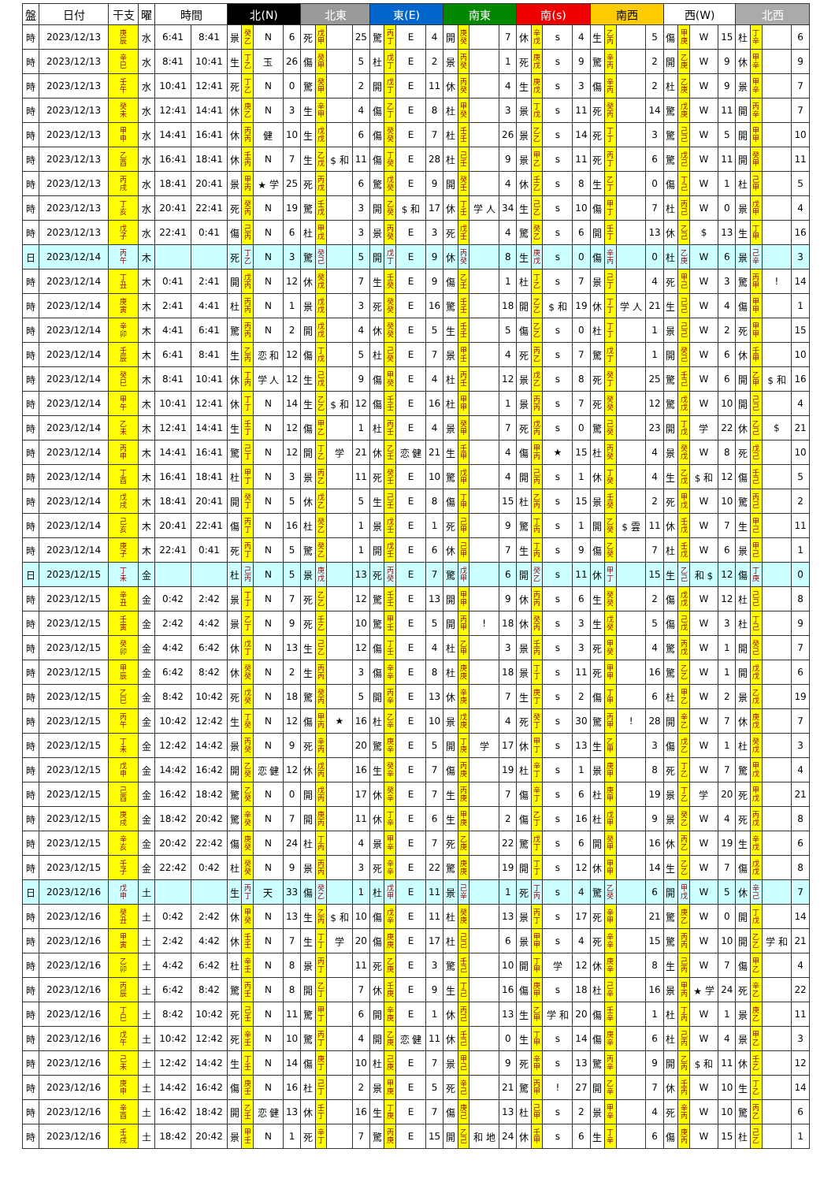| 盤 | 日付 | 干支 | 曜 | 時間 | | 北(N) | | | | 北東 | | | | 東(E) | | | | 南東 | | | | 南(s) | | | | 南西 | | | | 西(W) | | | | 北西 | | | |
| --- | --- | --- | --- | --- | --- | --- | --- | --- | --- | --- | --- | --- | --- | --- | --- | --- | --- | --- | --- | --- | --- | --- | --- | --- | --- | --- | --- | --- | --- | --- | --- | --- | --- | --- | --- | --- | --- |
| 時 | 2023/12/13 | 庚 辰 | 水 | 6:41 | 8:41 | 景 | 癸 乙 | N | 6 | 死 | 戊 甲 | | 25 | 驚 | 丙 丁 | E | 4 | 開 | 庚 癸 | | 7 | 休 | 辛 戊 | s | 4 | 生 | 乙 丙 | | 5 | 傷 | 甲 庚 | W | 15 | 杜 | 丁 辛 | | 6 |
| 時 | 2023/12/13 | 辛 巳 | 水 | 8:41 | 10:41 | 生 | 丁 乙 | 玉 | 26 | 傷 | 癸 甲 | | 5 | 杜 | 戊 丁 | E | 2 | 景 | 丙 癸 | | 1 | 死 | 庚 戊 | s | 9 | 驚 | 辛 丙 | | 2 | 開 | 乙 庚 | W | 9 | 休 | 甲 辛 | | 9 |
| 時 | 2023/12/13 | 壬 午 | 水 | 10:41 | 12:41 | 死 | 丁 乙 | N | 0 | 驚 | 癸 甲 | | 2 | 開 | 戊 丁 | E | 11 | 休 | 丙 癸 | | 4 | 生 | 庚 戊 | s | 3 | 傷 | 辛 丙 | | 2 | 杜 | 乙 庚 | W | 9 | 景 | 甲 辛 | | 7 |
| 時 | 2023/12/13 | 癸 未 | 水 | 12:41 | 14:41 | 休 | 庚 乙 | N | 3 | 生 | 辛 甲 | | 4 | 傷 | 乙 丁 | E | 8 | 杜 | 甲 癸 | | 3 | 景 | 丁 戊 | s | 11 | 死 | 癸 丙 | | 14 | 驚 | 戊 庚 | W | 11 | 開 | 丙 辛 | | 7 |
| 時 | 2023/12/13 | 甲 申 | 水 | 14:41 | 16:41 | 休 | 丙 丙 | 健 | 10 | 生 | 戊 戊 | | 6 | 傷 | 癸 癸 | E | 7 | 杜 | 壬 壬 | | 26 | 景 | 乙 乙 | s | 14 | 死 | 丁 丁 | | 3 | 驚 | 己 己 | W | 5 | 開 | 甲 甲 | | 10 |
| 時 | 2023/12/13 | 乙 酉 | 水 | 16:41 | 18:41 | 休 | 壬 丙 | N | 7 | 生 | 乙 戊 | $ 和 | 11 | 傷 | 丁 癸 | E | 28 | 杜 | 己 壬 | | 9 | 景 | 甲 乙 | s | 11 | 死 | 丙 丁 | | 6 | 驚 | 戊 己 | W | 11 | 開 | 癸 甲 | | 11 |
| 時 | 2023/12/13 | 丙 戌 | 水 | 18:41 | 20:41 | 景 | 甲 丙 | ★ 学 | 25 | 死 | 丙 戊 | | 6 | 驚 | 戊 癸 | E | 9 | 開 | 癸 壬 | | 4 | 休 | 壬 乙 | s | 8 | 生 | 乙 丁 | | 0 | 傷 | 丁 己 | W | 1 | 杜 | 己 甲 | | 5 |
| 時 | 2023/12/13 | 丁 亥 | 水 | 20:41 | 22:41 | 死 | 癸 丙 | N | 19 | 驚 | 壬 戊 | | 3 | 開 | 乙 癸 | $ 和 | 17 | 休 | 丁 壬 | 学 人 | 34 | 生 | 己 乙 | s | 10 | 傷 | 甲 丁 | | 7 | 杜 | 丙 己 | W | 0 | 景 | 戊 甲 | | 4 |
| 時 | 2023/12/13 | 戊 子 | 水 | 22:41 | 0:41 | 傷 | 己 丙 | N | 6 | 杜 | 甲 戊 | | 3 | 景 | 丙 癸 | E | 3 | 死 | 戊 壬 | | 4 | 驚 | 癸 乙 | s | 6 | 開 | 壬 丁 | | 13 | 休 | 乙 己 | $ | 13 | 生 | 丁 甲 | | 16 |
| 日 | 2023/12/14 | 丙 午 | 木 | | | 死 | 丁 乙 | N | 3 | 驚 | 癸 己 | | 5 | 開 | 戊 丁 | E | 9 | 休 | 丙 癸 | | 8 | 生 | 庚 戊 | s | 0 | 傷 | 辛 丙 | | 0 | 杜 | 乙 庚 | W | 6 | 景 | 己 辛 | | 3 |
| 時 | 2023/12/14 | 丁 丑 | 木 | 0:41 | 2:41 | 開 | 戊 丙 | N | 12 | 休 | 癸 戊 | | 7 | 生 | 壬 癸 | E | 9 | 傷 | 乙 壬 | | 1 | 杜 | 丁 乙 | s | 7 | 景 | 己 丁 | | 4 | 死 | 甲 己 | W | 3 | 驚 | 丙 甲 | ! | 14 |
| 時 | 2023/12/14 | 庚 寅 | 木 | 2:41 | 4:41 | 杜 | 丙 丙 | N | 1 | 景 | 戊 戊 | | 3 | 死 | 癸 癸 | E | 16 | 驚 | 壬 壬 | | 18 | 開 | 乙 乙 | $ 和 | 19 | 休 | 丁 丁 | 学 人 | 21 | 生 | 己 己 | W | 4 | 傷 | 甲 甲 | | 1 |
| 時 | 2023/12/14 | 辛 卯 | 木 | 4:41 | 6:41 | 驚 | 丙 丙 | N | 2 | 開 | 戊 戊 | | 4 | 休 | 癸 癸 | E | 5 | 生 | 壬 壬 | | 5 | 傷 | 乙 乙 | s | 0 | 杜 | 丁 丁 | | 1 | 景 | 己 己 | W | 2 | 死 | 甲 甲 | | 15 |
| 時 | 2023/12/14 | 壬 辰 | 木 | 6:41 | 8:41 | 生 | 乙 丙 | 恋 和 | 12 | 傷 | 丁 戊 | | 5 | 杜 | 己 癸 | E | 7 | 景 | 甲 壬 | | 4 | 死 | 丙 乙 | s | 7 | 驚 | 戊 丁 | | 1 | 開 | 癸 己 | W | 6 | 休 | 壬 甲 | | 10 |
| 時 | 2023/12/14 | 癸 巳 | 木 | 8:41 | 10:41 | 休 | 丁 丙 | 学 人 | 12 | 生 | 己 戊 | | 9 | 傷 | 甲 癸 | E | 4 | 杜 | 丙 壬 | | 12 | 景 | 戊 乙 | s | 8 | 死 | 癸 丁 | | 25 | 驚 | 壬 己 | W | 6 | 開 | 乙 甲 | $ 和 | 16 |
| 時 | 2023/12/14 | 甲 午 | 木 | 10:41 | 12:41 | 休 | 丁 丁 | N | 14 | 生 | 乙 乙 | $ 和 | 12 | 傷 | 壬 壬 | E | 16 | 杜 | 甲 甲 | | 1 | 景 | 丙 丙 | s | 7 | 死 | 癸 癸 | | 12 | 驚 | 戊 戊 | W | 10 | 開 | 己 己 | | 4 |
| 時 | 2023/12/14 | 乙 未 | 木 | 12:41 | 14:41 | 生 | 壬 丁 | N | 12 | 傷 | 甲 乙 | | 1 | 杜 | 丙 壬 | E | 4 | 景 | 癸 甲 | | 7 | 死 | 戊 丙 | s | 0 | 驚 | 己 癸 | | 23 | 開 | 丁 戊 | 学 | 22 | 休 | 乙 己 | $ | 21 |
| 時 | 2023/12/14 | 丙 申 | 木 | 14:41 | 16:41 | 驚 | 己 丁 | N | 12 | 開 | 丁 乙 | 学 | 21 | 休 | 乙 壬 | 恋 健 | 21 | 生 | 壬 甲 | | 4 | 傷 | 甲 丙 | ★ | 15 | 杜 | 丙 癸 | | 4 | 景 | 癸 戊 | W | 8 | 死 | 戊 己 | | 10 |
| 時 | 2023/12/14 | 丁 酉 | 木 | 16:41 | 18:41 | 杜 | 甲 丁 | N | 3 | 景 | 丙 乙 | | 11 | 死 | 癸 壬 | E | 10 | 驚 | 戊 甲 | | 4 | 開 | 己 丙 | s | 1 | 休 | 丁 癸 | | 4 | 生 | 乙 戊 | $ 和 | 12 | 傷 | 壬 己 | | 5 |
| 時 | 2023/12/14 | 戊 戌 | 木 | 18:41 | 20:41 | 開 | 癸 丁 | N | 5 | 休 | 戊 乙 | | 5 | 生 | 己 壬 | E | 8 | 傷 | 丁 甲 | | 15 | 杜 | 乙 丙 | s | 15 | 景 | 壬 癸 | | 2 | 死 | 甲 戊 | W | 10 | 驚 | 丙 己 | | 2 |
| 時 | 2023/12/14 | 己 亥 | 木 | 20:41 | 22:41 | 傷 | 丙 丁 | N | 16 | 杜 | 癸 乙 | | 1 | 景 | 戊 壬 | E | 1 | 死 | 己 甲 | | 9 | 驚 | 丁 丙 | s | 1 | 開 | 乙 癸 | $ 雲 | 11 | 休 | 壬 戊 | W | 7 | 生 | 甲 己 | | 11 |
| 時 | 2023/12/14 | 庚 子 | 木 | 22:41 | 0:41 | 死 | 丙 丁 | N | 5 | 驚 | 癸 乙 | | 1 | 開 | 戊 壬 | E | 6 | 休 | 己 甲 | | 7 | 生 | 丁 丙 | s | 9 | 傷 | 乙 癸 | | 7 | 杜 | 壬 戊 | W | 6 | 景 | 甲 己 | | 1 |
| 日 | 2023/12/15 | 丁 未 | 金 | | | 杜 | 己 丙 | N | 5 | 景 | 庚 戊 | | 13 | 死 | 丙 癸 | E | 7 | 驚 | 戊 甲 | | 6 | 開 | 癸 乙 | s | 11 | 休 | 甲 丁 | | 15 | 生 | 乙 己 | 和 $ | 12 | 傷 | 丁 庚 | | 0 |
| 時 | 2023/12/15 | 辛 丑 | 金 | 0:42 | 2:42 | 景 | 丁 丁 | N | 7 | 死 | 乙 乙 | | 12 | 驚 | 壬 壬 | E | 13 | 開 | 甲 甲 | | 9 | 休 | 丙 丙 | s | 6 | 生 | 癸 癸 | | 2 | 傷 | 戊 戊 | W | 12 | 杜 | 己 己 | | 8 |
| 時 | 2023/12/15 | 壬 寅 | 金 | 2:42 | 4:42 | 景 | 乙 丁 | N | 9 | 死 | 壬 乙 | | 10 | 驚 | 甲 壬 | E | 5 | 開 | 丙 甲 | ! | 18 | 休 | 癸 丙 | s | 3 | 生 | 戊 癸 | | 5 | 傷 | 己 戊 | W | 3 | 杜 | 丁 己 | | 9 |
| 時 | 2023/12/15 | 癸 卯 | 金 | 4:42 | 6:42 | 休 | 戊 丁 | N | 13 | 生 | 己 乙 | | 12 | 傷 | 丁 壬 | E | 4 | 杜 | 乙 甲 | | 3 | 景 | 壬 丙 | s | 3 | 死 | 甲 癸 | | 4 | 驚 | 丙 戊 | W | 1 | 開 | 癸 己 | | 7 |
| 時 | 2023/12/15 | 甲 辰 | 金 | 6:42 | 8:42 | 休 | 癸 癸 | N | 2 | 生 | 丙 丙 | | 3 | 傷 | 辛 辛 | E | 8 | 杜 | 庚 庚 | | 18 | 景 | 丁 丁 | s | 11 | 死 | 甲 甲 | | 16 | 驚 | 乙 乙 | W | 1 | 開 | 戊 戊 | | 6 |
| 時 | 2023/12/15 | 乙 巳 | 金 | 8:42 | 10:42 | 死 | 戊 癸 | N | 18 | 驚 | 癸 丙 | | 5 | 開 | 丙 辛 | E | 13 | 休 | 辛 庚 | | 7 | 生 | 庚 丁 | s | 2 | 傷 | 丁 甲 | | 6 | 杜 | 甲 乙 | W | 2 | 景 | 乙 戊 | | 19 |
| 時 | 2023/12/15 | 丙 午 | 金 | 10:42 | 12:42 | 生 | 丁 癸 | N | 12 | 傷 | 甲 丙 | ★ | 16 | 杜 | 乙 辛 | E | 10 | 景 | 戊 庚 | | 4 | 死 | 癸 丁 | s | 30 | 驚 | 丙 甲 | ! | 28 | 開 | 辛 乙 | W | 7 | 休 | 庚 戊 | | 7 |
| 時 | 2023/12/15 | 丁 未 | 金 | 12:42 | 14:42 | 景 | 丙 癸 | N | 9 | 死 | 辛 丙 | | 20 | 驚 | 庚 辛 | E | 5 | 開 | 丁 庚 | 学 | 17 | 休 | 甲 丁 | s | 13 | 生 | 乙 甲 | | 3 | 傷 | 戊 乙 | W | 1 | 杜 | 癸 戊 | | 3 |
| 時 | 2023/12/15 | 戊 申 | 金 | 14:42 | 16:42 | 開 | 乙 癸 | 恋 健 | 12 | 休 | 戊 丙 | | 16 | 生 | 癸 辛 | E | 7 | 傷 | 丙 庚 | | 19 | 杜 | 辛 丁 | s | 1 | 景 | 庚 甲 | | 8 | 死 | 丁 乙 | W | 7 | 驚 | 甲 戊 | | 4 |
| 時 | 2023/12/15 | 己 酉 | 金 | 16:42 | 18:42 | 驚 | 乙 癸 | N | 0 | 開 | 戊 丙 | | 17 | 休 | 癸 辛 | E | 7 | 生 | 丙 庚 | | 7 | 傷 | 辛 丁 | s | 6 | 杜 | 庚 甲 | | 19 | 景 | 丁 乙 | 学 | 20 | 死 | 甲 戊 | | 21 |
| 時 | 2023/12/15 | 庚 戌 | 金 | 18:42 | 20:42 | 驚 | 辛 癸 | N | 7 | 開 | 庚 丙 | | 11 | 休 | 丁 辛 | E | 6 | 生 | 甲 庚 | | 2 | 傷 | 乙 丁 | s | 16 | 杜 | 戊 甲 | | 9 | 景 | 癸 乙 | W | 4 | 死 | 丙 戊 | | 8 |
| 時 | 2023/12/15 | 辛 亥 | 金 | 20:42 | 22:42 | 傷 | 庚 癸 | N | 24 | 杜 | 丁 丙 | | 4 | 景 | 甲 辛 | E | 7 | 死 | 乙 庚 | | 22 | 驚 | 戊 丁 | s | 6 | 開 | 癸 甲 | | 16 | 休 | 丙 乙 | W | 19 | 生 | 辛 戊 | | 6 |
| 時 | 2023/12/15 | 壬 子 | 金 | 22:42 | 0:42 | 杜 | 癸 癸 | N | 9 | 景 | 丙 丙 | | 3 | 死 | 辛 辛 | E | 22 | 驚 | 庚 庚 | | 19 | 開 | 丁 丁 | s | 12 | 休 | 甲 甲 | | 14 | 生 | 乙 乙 | W | 7 | 傷 | 戊 戊 | | 8 |
| 日 | 2023/12/16 | 戊 申 | 土 | | | 生 | 丙 丁 | 天 | 33 | 傷 | 癸 乙 | | 1 | 杜 | 戊 甲 | E | 11 | 景 | 己 辛 | | 1 | 死 | 丁 丙 | s | 4 | 驚 | 乙 癸 | | 6 | 開 | 甲 戊 | W | 5 | 休 | 辛 己 | | 7 |
| 時 | 2023/12/16 | 癸 丑 | 土 | 0:42 | 2:42 | 休 | 甲 癸 | N | 13 | 生 | 乙 丙 | $ 和 | 10 | 傷 | 戊 辛 | E | 11 | 杜 | 癸 庚 | | 13 | 景 | 丙 丁 | s | 17 | 死 | 辛 甲 | | 21 | 驚 | 庚 乙 | W | 0 | 開 | 丁 戊 | | 14 |
| 時 | 2023/12/16 | 甲 寅 | 土 | 2:42 | 4:42 | 休 | 壬 壬 | N | 7 | 生 | 丁 丁 | 学 | 20 | 傷 | 庚 庚 | E | 17 | 杜 | 己 己 | | 6 | 景 | 甲 甲 | s | 4 | 死 | 辛 辛 | | 15 | 驚 | 丙 丙 | W | 10 | 開 | 乙 乙 | 学 和 | 21 |
| 時 | 2023/12/16 | 乙 卯 | 土 | 4:42 | 6:42 | 杜 | 辛 壬 | N | 8 | 景 | 丙 丁 | | 11 | 死 | 乙 庚 | E | 3 | 驚 | 壬 己 | | 10 | 開 | 丁 甲 | 学 | 12 | 休 | 庚 辛 | | 8 | 生 | 己 丙 | W | 7 | 傷 | 甲 乙 | | 4 |
| 時 | 2023/12/16 | 丙 辰 | 土 | 6:42 | 8:42 | 驚 | 丙 壬 | N | 8 | 開 | 乙 丁 | | 7 | 休 | 壬 庚 | E | 9 | 生 | 丁 己 | | 16 | 傷 | 庚 甲 | s | 18 | 杜 | 己 辛 | | 16 | 景 | 甲 丙 | ★ 学 | 24 | 死 | 辛 乙 | | 22 |
| 時 | 2023/12/16 | 丁 巳 | 土 | 8:42 | 10:42 | 死 | 己 壬 | N | 11 | 驚 | 甲 丁 | | 6 | 開 | 辛 庚 | E | 1 | 休 | 丙 己 | | 13 | 生 | 乙 甲 | 学 和 | 20 | 傷 | 壬 辛 | | 1 | 杜 | 丁 丙 | W | 1 | 景 | 庚 乙 | | 11 |
| 時 | 2023/12/16 | 戊 午 | 土 | 10:42 | 12:42 | 死 | 辛 壬 | N | 10 | 驚 | 丙 丁 | | 4 | 開 | 乙 庚 | 恋 健 | 11 | 休 | 壬 己 | | 0 | 生 | 丁 甲 | s | 14 | 傷 | 庚 辛 | | 6 | 杜 | 己 丙 | W | 4 | 景 | 甲 乙 | | 3 |
| 時 | 2023/12/16 | 己 未 | 土 | 12:42 | 14:42 | 生 | 丁 壬 | N | 14 | 傷 | 庚 丁 | | 10 | 杜 | 己 庚 | E | 7 | 景 | 甲 己 | | 9 | 死 | 辛 甲 | s | 13 | 驚 | 丙 辛 | | 9 | 開 | 乙 丙 | $ 和 | 11 | 休 | 壬 乙 | | 12 |
| 時 | 2023/12/16 | 庚 申 | 土 | 14:42 | 16:42 | 傷 | 庚 壬 | N | 16 | 杜 | 己 丁 | | 2 | 景 | 甲 庚 | E | 5 | 死 | 辛 己 | | 21 | 驚 | 丙 甲 | ! | 27 | 開 | 乙 辛 | | 7 | 休 | 壬 丙 | W | 10 | 生 | 丁 乙 | | 14 |
| 時 | 2023/12/16 | 辛 酉 | 土 | 16:42 | 18:42 | 開 | 乙 壬 | 恋 健 | 13 | 休 | 壬 丁 | | 16 | 生 | 丁 庚 | E | 7 | 傷 | 庚 己 | | 13 | 杜 | 己 甲 | s | 2 | 景 | 甲 辛 | | 4 | 死 | 辛 丙 | W | 10 | 驚 | 丙 乙 | | 6 |
| 時 | 2023/12/16 | 壬 戌 | 土 | 18:42 | 20:42 | 景 | 甲 壬 | N | 1 | 死 | 辛 丁 | | 7 | 驚 | 丙 庚 | E | 15 | 開 | 乙 己 | 和 地 | 24 | 休 | 壬 甲 | s | 6 | 生 | 丁 辛 | | 6 | 傷 | 庚 丙 | W | 15 | 杜 | 己 乙 | | 1 |